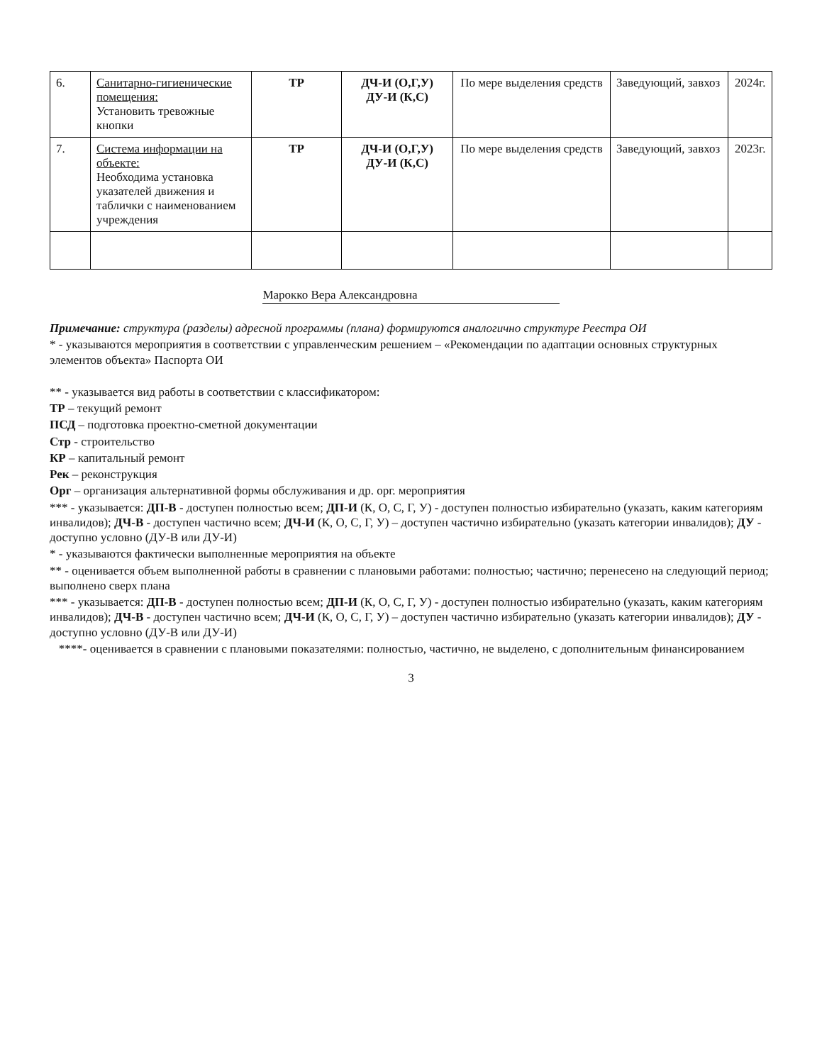| 6. | Санитарно-гигиенические помещения: Установить тревожные кнопки | ТР | ДЧ-И (О,Г,У) ДУ-И (К,С) | По мере выделения средств | Заведующий, завхоз | 2024г. |
| 7. | Система информации на объекте: Необходима установка указателей движения и таблички с наименованием учреждения | ТР | ДЧ-И (О,Г,У) ДУ-И (К,С) | По мере выделения средств | Заведующий, завхоз | 2023г. |
Марокко Вера Александровна
Примечание: структура (разделы) адресной программы (плана) формируются аналогично структуре Реестра ОИ
* - указываются мероприятия в соответствии с управленческим решением – «Рекомендации по адаптации основных структурных элементов объекта» Паспорта ОИ
** - указывается вид работы в соответствии с классификатором:
ТР – текущий ремонт
ПСД – подготовка проектно-сметной документации
Стр - строительство
КР – капитальный ремонт
Рек – реконструкция
Орг – организация альтернативной формы обслуживания и др. орг. мероприятия
*** - указывается: ДП-В - доступен полностью всем; ДП-И (К, О, С, Г, У) - доступен полностью избирательно (указать, каким категориям инвалидов); ДЧ-В - доступен частично всем; ДЧ-И (К, О, С, Г, У) – доступен частично избирательно (указать категории инвалидов); ДУ - доступно условно (ДУ-В или ДУ-И)
* - указываются фактически выполненные мероприятия на объекте
** - оценивается объем выполненной работы в сравнении с плановыми работами: полностью; частично; перенесено на следующий период; выполнено сверх плана
*** - указывается: ДП-В - доступен полностью всем; ДП-И (К, О, С, Г, У) - доступен полностью избирательно (указать, каким категориям инвалидов); ДЧ-В - доступен частично всем; ДЧ-И (К, О, С, Г, У) – доступен частично избирательно (указать категории инвалидов); ДУ - доступно условно (ДУ-В или ДУ-И)
****- оценивается в сравнении с плановыми показателями: полностью, частично, не выделено, с дополнительным финансированием
3